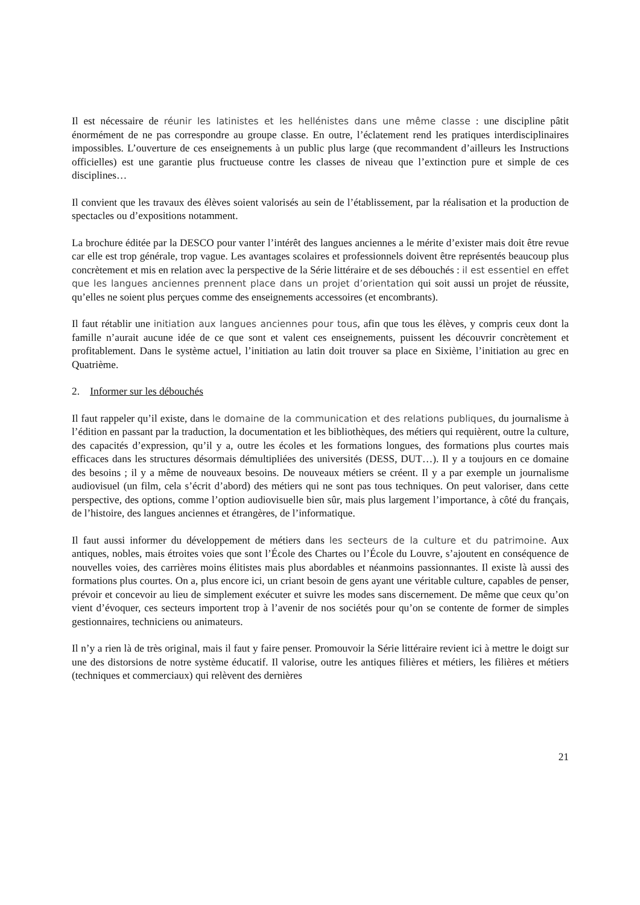Il est nécessaire de réunir les latinistes et les hellénistes dans une même classe : une discipline pâtit énormément de ne pas correspondre au groupe classe. En outre, l’éclatement rend les pratiques interdisciplinaires impossibles. L’ouverture de ces enseignements à un public plus large (que recommandent d’ailleurs les Instructions officielles) est une garantie plus fructueuse contre les classes de niveau que l’extinction pure et simple de ces disciplines…
Il convient que les travaux des élèves soient valorisés au sein de l’établissement, par la réalisation et la production de spectacles ou d’expositions notamment.
La brochure éditée par la DESCO pour vanter l’intérêt des langues anciennes a le mérite d’exister mais doit être revue car elle est trop générale, trop vague. Les avantages scolaires et professionnels doivent être représentés beaucoup plus concrètement et mis en relation avec la perspective de la Série littéraire et de ses débouchés : il est essentiel en effet que les langues anciennes prennent place dans un projet d’orientation qui soit aussi un projet de réussite, qu’elles ne soient plus perçues comme des enseignements accessoires (et encombrants).
Il faut rétablir une initiation aux langues anciennes pour tous, afin que tous les élèves, y compris ceux dont la famille n’aurait aucune idée de ce que sont et valent ces enseignements, puissent les découvrir concrètement et profitablement. Dans le système actuel, l’initiation au latin doit trouver sa place en Sixième, l’initiation au grec en Quatrième.
2. Informer sur les débouchés
Il faut rappeler qu’il existe, dans le domaine de la communication et des relations publiques, du journalisme à l’édition en passant par la traduction, la documentation et les bibliothèques, des métiers qui requièrent, outre la culture, des capacités d’expression, qu’il y a, outre les écoles et les formations longues, des formations plus courtes mais efficaces dans les structures désormais démultipliées des universités (DESS, DUT…). Il y a toujours en ce domaine des besoins ; il y a même de nouveaux besoins. De nouveaux métiers se créent. Il y a par exemple un journalisme audiovisuel (un film, cela s’écrit d’abord) des métiers qui ne sont pas tous techniques. On peut valoriser, dans cette perspective, des options, comme l’option audiovisuelle bien sûr, mais plus largement l’importance, à côté du français, de l’histoire, des langues anciennes et étrangères, de l’informatique.
Il faut aussi informer du développement de métiers dans les secteurs de la culture et du patrimoine. Aux antiques, nobles, mais étroites voies que sont l’École des Chartes ou l’École du Louvre, s’ajoutent en conséquence de nouvelles voies, des carrières moins élitistes mais plus abordables et néanmoins passionnantes. Il existe là aussi des formations plus courtes. On a, plus encore ici, un criant besoin de gens ayant une véritable culture, capables de penser, prévoir et concevoir au lieu de simplement exécuter et suivre les modes sans discernement. De même que ceux qu’on vient d’évoquer, ces secteurs importent trop à l’avenir de nos sociétés pour qu’on se contente de former de simples gestionnaires, techniciens ou animateurs.
Il n’y a rien là de très original, mais il faut y faire penser. Promouvoir la Série littéraire revient ici à mettre le doigt sur une des distorsions de notre système éducatif. Il valorise, outre les antiques filières et métiers, les filières et métiers (techniques et commerciaux) qui relèvent des dernières
21